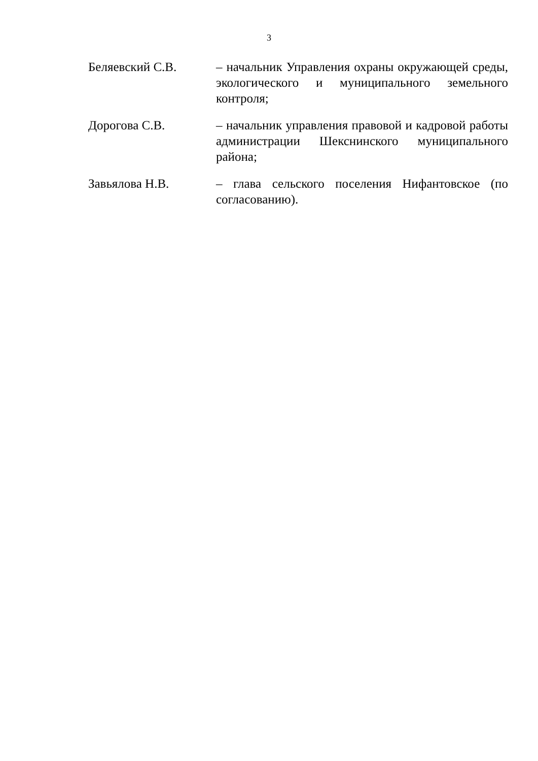3
Беляевский С.В. – начальник Управления охраны окружающей среды, экологического и муниципального земельного контроля;
Дорогова С.В. – начальник управления правовой и кадровой работы администрации Шекснинского муниципального района;
Завьялова Н.В. – глава сельского поселения Нифантовское (по согласованию).